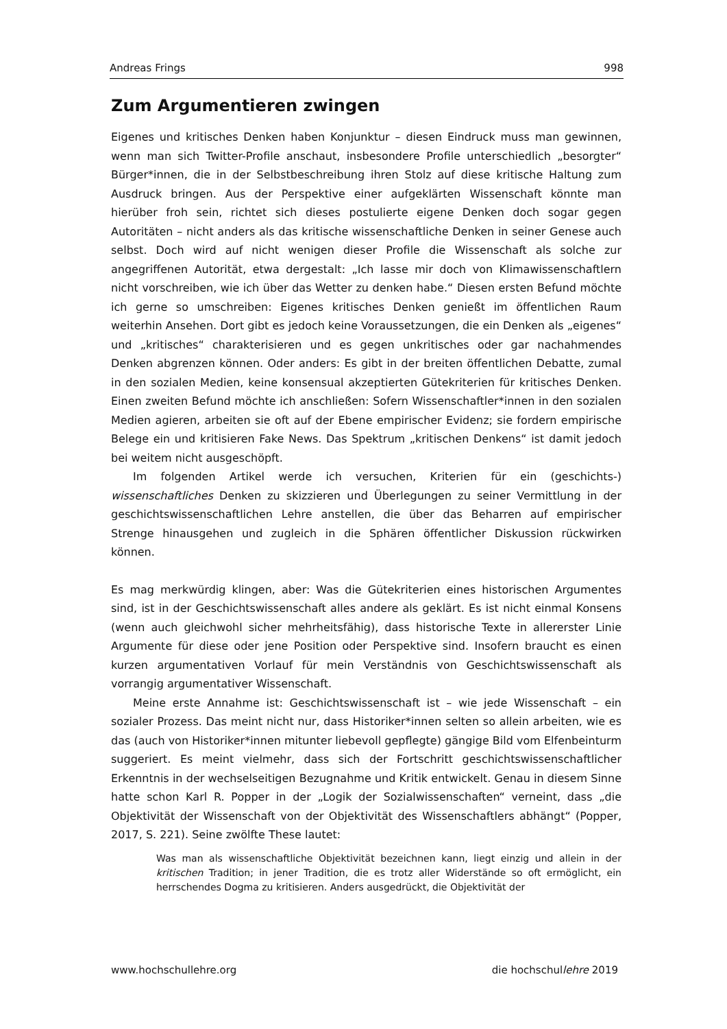Andreas Frings 998
Zum Argumentieren zwingen
Eigenes und kritisches Denken haben Konjunktur – diesen Eindruck muss man gewinnen, wenn man sich Twitter-Profile anschaut, insbesondere Profile unterschiedlich „besorgter“ Bürger*innen, die in der Selbstbeschreibung ihren Stolz auf diese kritische Haltung zum Ausdruck bringen. Aus der Perspektive einer aufgeklärten Wissenschaft könnte man hierüber froh sein, richtet sich dieses postulierte eigene Denken doch sogar gegen Autoritäten – nicht anders als das kritische wissenschaftliche Denken in seiner Genese auch selbst. Doch wird auf nicht wenigen dieser Profile die Wissenschaft als solche zur angegriffenen Autorität, etwa dergestalt: „Ich lasse mir doch von Klimawissenschaftlern nicht vorschreiben, wie ich über das Wetter zu denken habe.“ Diesen ersten Befund möchte ich gerne so umschreiben: Eigenes kritisches Denken genießt im öffentlichen Raum weiterhin Ansehen. Dort gibt es jedoch keine Voraussetzungen, die ein Denken als „eigenes“ und „kritisches“ charakterisieren und es gegen unkritisches oder gar nachahmendes Denken abgrenzen können. Oder anders: Es gibt in der breiten öffentlichen Debatte, zumal in den sozialen Medien, keine konsensual akzeptierten Gütekriterien für kritisches Denken. Einen zweiten Befund möchte ich anschließen: Sofern Wissenschaftler*innen in den sozialen Medien agieren, arbeiten sie oft auf der Ebene empirischer Evidenz; sie fordern empirische Belege ein und kritisieren Fake News. Das Spektrum „kritischen Denkens“ ist damit jedoch bei weitem nicht ausgeschöpft.
Im folgenden Artikel werde ich versuchen, Kriterien für ein (geschichts-) wissenschaftliches Denken zu skizzieren und Überlegungen zu seiner Vermittlung in der geschichtswissenschaftlichen Lehre anstellen, die über das Beharren auf empirischer Strenge hinausgehen und zugleich in die Sphären öffentlicher Diskussion rückwirken können.
Es mag merkwürdig klingen, aber: Was die Gütekriterien eines historischen Argumentes sind, ist in der Geschichtswissenschaft alles andere als geklärt. Es ist nicht einmal Konsens (wenn auch gleichwohl sicher mehrheitsfähig), dass historische Texte in allererster Linie Argumente für diese oder jene Position oder Perspektive sind. Insofern braucht es einen kurzen argumentativen Vorlauf für mein Verständnis von Geschichtswissenschaft als vorrangig argumentativer Wissenschaft.
Meine erste Annahme ist: Geschichtswissenschaft ist – wie jede Wissenschaft – ein sozialer Prozess. Das meint nicht nur, dass Historiker*innen selten so allein arbeiten, wie es das (auch von Historiker*innen mitunter liebevoll gepflegte) gängige Bild vom Elfenbeinturm suggeriert. Es meint vielmehr, dass sich der Fortschritt geschichts­wissenschaftlicher Erkenntnis in der wechselseitigen Bezugnahme und Kritik entwickelt. Genau in diesem Sinne hatte schon Karl R. Popper in der „Logik der Sozialwissenschaften“ verneint, dass „die Objektivität der Wissenschaft von der Objektivität des Wissenschaftlers abhängt“ (Popper, 2017, S. 221). Seine zwölfte These lautet:
Was man als wissenschaftliche Objektivität bezeichnen kann, liegt einzig und allein in der kritischen Tradition; in jener Tradition, die es trotz aller Widerstände so oft ermöglicht, ein herrschendes Dogma zu kritisieren. Anders ausgedrückt, die Objektivität der
www.hochschullehre.org die hochschullehre 2019